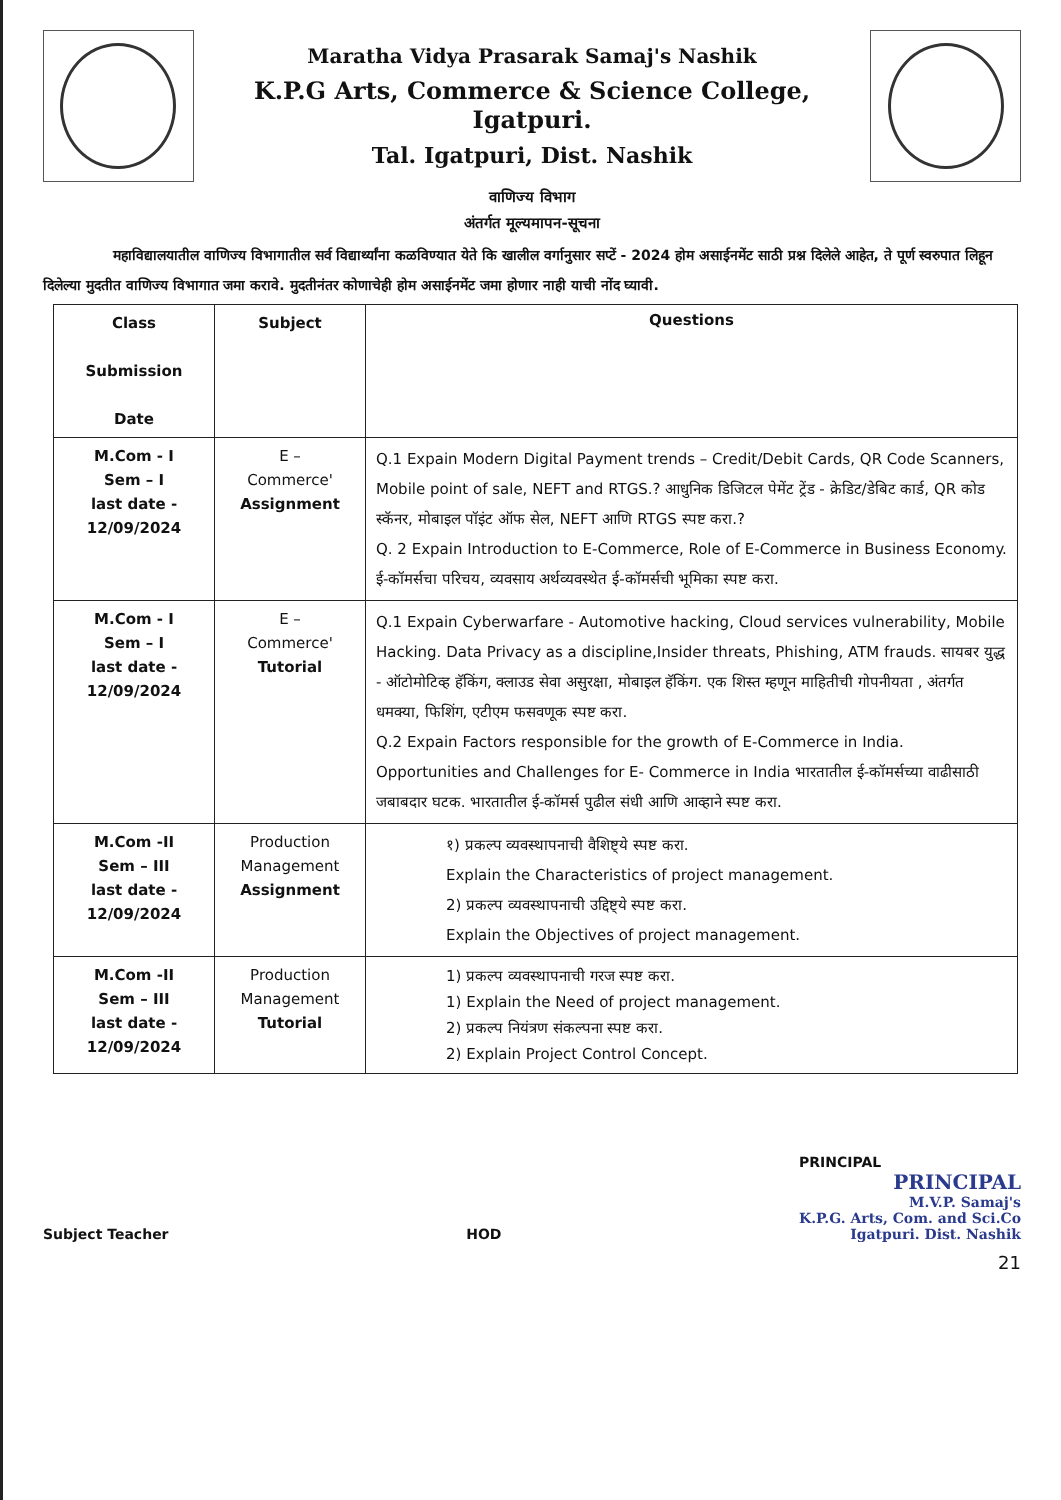Maratha Vidya Prasarak Samaj's Nashik
K.P.G Arts, Commerce & Science College, Igatpuri.
Tal. Igatpuri, Dist. Nashik
वाणिज्य विभाग
अंतर्गत मूल्यमापन-सूचना
महाविद्यालयातील वाणिज्य विभागातील सर्व विद्यार्थ्यांना कळविण्यात येते कि खालील वर्गानुसार सप्टें - 2024 होम असाईनमेंट साठी प्रश्न दिलेले आहेत, ते पूर्ण स्वरुपात लिहून दिलेल्या मुदतीत वाणिज्य विभागात जमा करावे. मुदतीनंतर कोणाचेही होम असाईनमेंट जमा होणार नाही याची नोंद घ्यावी.
| Class Submission Date | Subject | Questions |
| --- | --- | --- |
| M.Com - I Sem – I last date - 12/09/2024 | E – Commerce' Assignment | Q.1 Expain Modern Digital Payment trends – Credit/Debit Cards, QR Code Scanners, Mobile point of sale, NEFT and RTGS.? आधुनिक डिजिटल पेमेंट ट्रेंड - क्रेडिट/डेबिट कार्ड, QR कोड स्कॅनर, मोबाइल पॉइंट ऑफ सेल, NEFT आणि RTGS स्पष्ट करा.? Q. 2 Expain Introduction to E-Commerce, Role of E-Commerce in Business Economy. ई-कॉमर्सचा परिचय, व्यवसाय अर्थव्यवस्थेत ई-कॉमर्सची भूमिका स्पष्ट करा. |
| M.Com - I Sem – I last date - 12/09/2024 | E – Commerce' Tutorial | Q.1 Expain Cyberwarfare - Automotive hacking, Cloud services vulnerability, Mobile Hacking. Data Privacy as a discipline,Insider threats, Phishing, ATM frauds. सायबर युद्ध - ऑटोमोटिव्ह हॅकिंग, क्लाउड सेवा असुरक्षा, मोबाइल हॅकिंग. एक शिस्त म्हणून माहितीची गोपनीयता , अंतर्गत धमक्या, फिशिंग, एटीएम फसवणूक स्पष्ट करा. Q.2 Expain Factors responsible for the growth of E-Commerce in India. Opportunities and Challenges for E- Commerce in India भारतातील ई-कॉमर्सच्या वाढीसाठी जबाबदार घटक. भारतातील ई-कॉमर्स पुढील संधी आणि आव्हाने स्पष्ट करा. |
| M.Com -II Sem – III last date - 12/09/2024 | Production Management Assignment | १) प्रकल्प व्यवस्थापनाची वैशिष्ट्ये स्पष्ट करा. Explain the Characteristics of project management. 2) प्रकल्प व्यवस्थापनाची उद्दिष्ट्ये स्पष्ट करा. Explain the Objectives of project management. |
| M.Com -II Sem – III last date - 12/09/2024 | Production Management Tutorial | 1) प्रकल्प व्यवस्थापनाची गरज स्पष्ट करा. 1) Explain the Need of project management. 2) प्रकल्प नियंत्रण संकल्पना स्पष्ट करा. 2) Explain Project Control Concept. |
Subject Teacher
HOD
PRINCIPAL
PRINCIPAL
M.V.P. Samaj's
K.P.G. Arts, Com. and Sci.Co
Igatpuri. Dist. Nashik
21